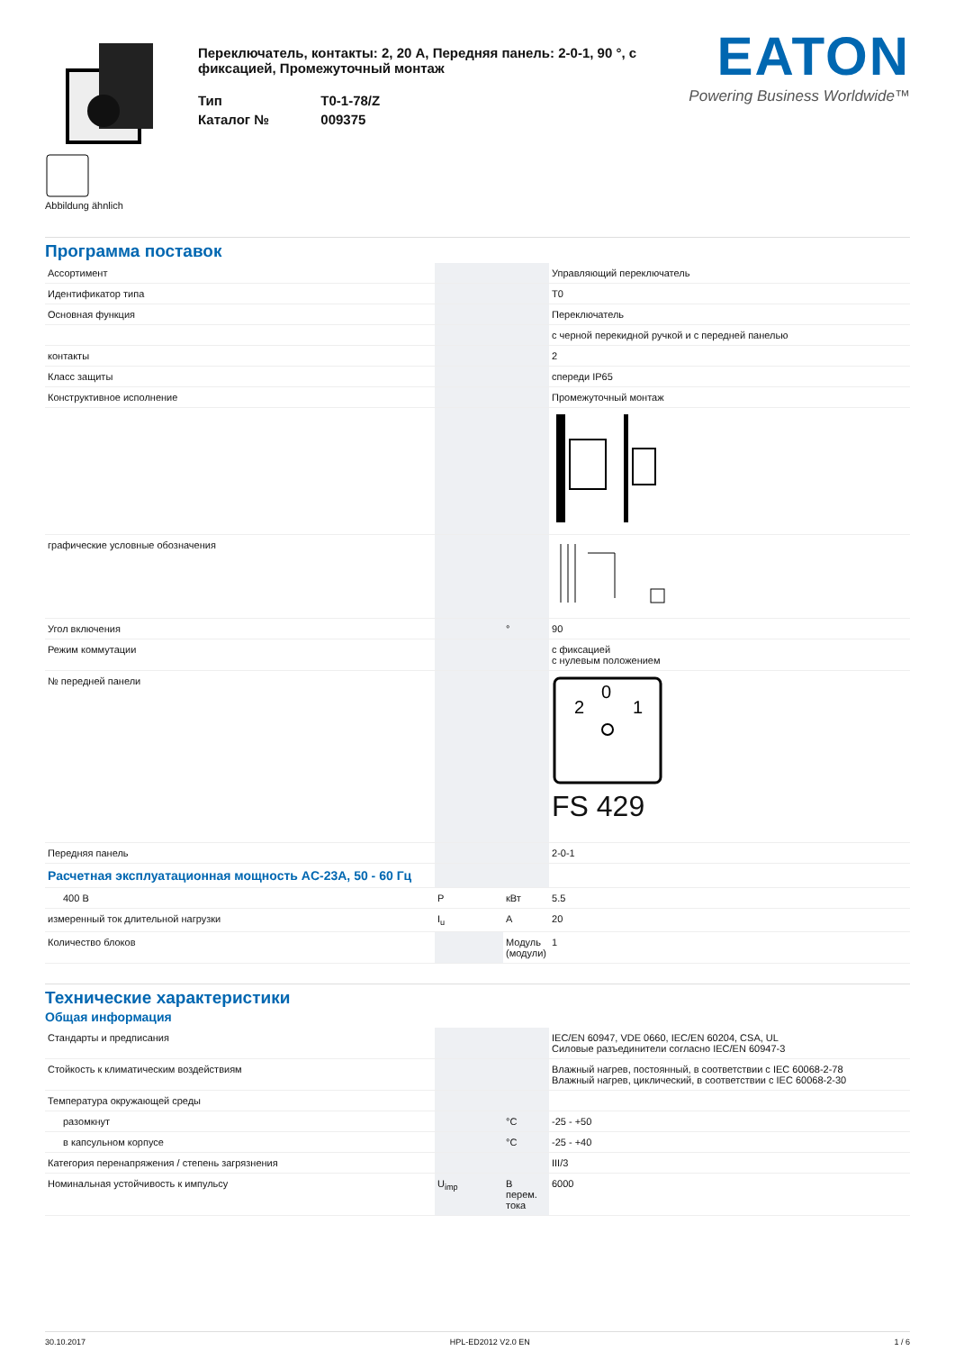Abbildung ähnlich
Переключатель, контакты: 2, 20 А, Передняя панель: 2-0-1, 90 °, с фиксацией, Промежуточный монтаж
| Тип | T0-1-78/Z |
| Каталог № | 009375 |
EATON
Powering Business Worldwide™
Программа поставок
| Ассортимент | | | Управляющий переключатель |
| Идентификатор типа | | | T0 |
| Основная функция | | | Переключатель |
| | | | с черной перекидной ручкой и с передней панелью |
| контакты | | | 2 |
| Класс защиты | | | спереди IP65 |
| Конструктивное исполнение | | | Промежуточный монтаж |
| графические условные обозначения | | | |
| Угол включения | | ° | 90 |
| Режим коммутации | | | с фиксацией с нулевым положением |
| № передней панели | | | 0 2 1 FS 429 |
| Передняя панель | | | 2-0-1 |
| Расчетная эксплуатационная мощность AC-23A, 50 - 60 Гц | | | |
| 400 В | P | кВт | 5.5 |
| измеренный ток длительной нагрузки | I<sub>u</sub> | A | 20 |
| Количество блоков | | Модуль (модули) | 1 |
Технические характеристики
Общая информация
| Стандарты и предписания | | | IEC/EN 60947, VDE 0660, IEC/EN 60204, CSA, UL Силовые разъединители согласно IEC/EN 60947-3 |
| Стойкость к климатическим воздействиям | | | Влажный нагрев, постоянный, в соответствии с IEC 60068-2-78 Влажный нагрев, циклический, в соответствии с IEC 60068-2-30 |
| Температура окружающей среды | | | |
| разомкнут | | °C | -25 - +50 |
| в капсульном корпусе | | °C | -25 - +40 |
| Категория перенапряжения / степень загрязнения | | | III/3 |
| Номинальная устойчивость к импульсу | U<sub>imp</sub> | В перем. тока | 6000 |
30.10.2017 HPL-ED2012 V2.0 EN 1 / 6